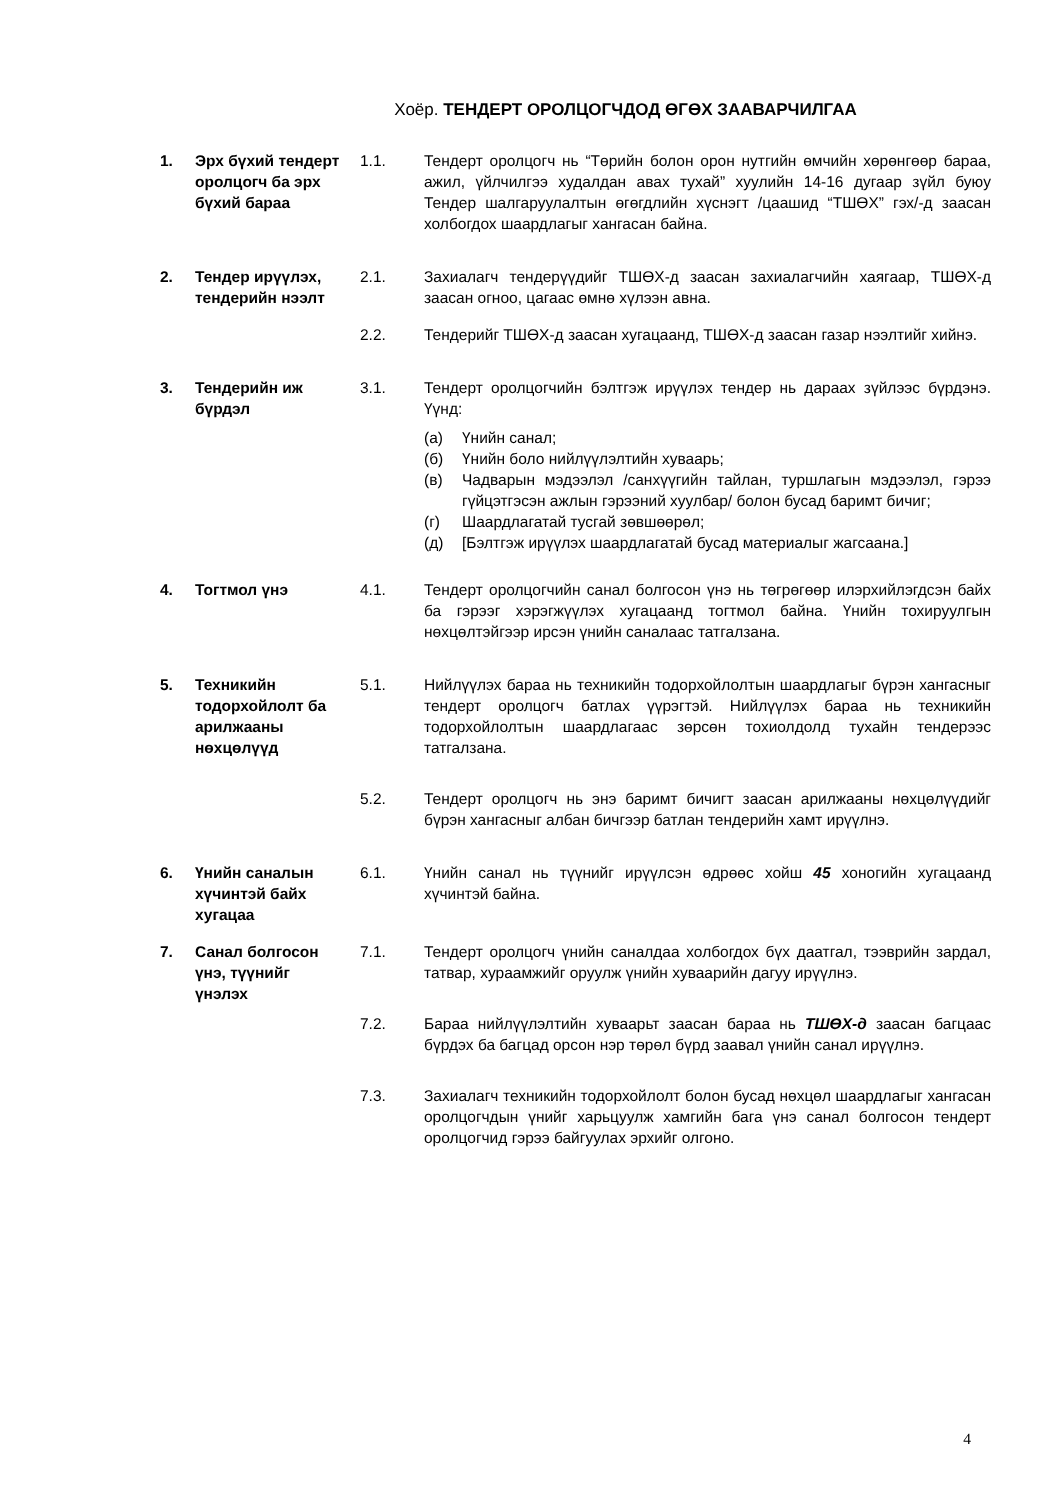Хоёр. ТЕНДЕРТ ОРОЛЦОГЧДОД ӨГӨХ ЗААВАРЧИЛГАА
1. Эрх бүхий тендерт оролцогч ба эрх бүхий бараа
1.1. Тендерт оролцогч нь “Төрийн болон орон нутгийн өмчийн хөрөнгөөр бараа, ажил, үйлчилгээ худалдан авах тухай” хуулийн 14-16 дугаар зүйл буюу Тендер шалгаруулалтын өгөгдлийн хүснэгт /цаашид “ТШӨХ” гэх/-д заасан холбогдох шаардлагыг хангасан байна.
2. Тендер ирүүлэх, тендерийн нээлт
2.1. Захиалагч тендерүүдийг ТШӨХ-д заасан захиалагчийн хаягаар, ТШӨХ-д заасан огноо, цагаас өмнө хүлээн авна.
2.2. Тендерийг ТШӨХ-д заасан хугацаанд, ТШӨХ-д заасан газар нээлтийг хийнэ.
3. Тендерийн иж бүрдэл
3.1. Тендерт оролцогчийн бэлтгэж ирүүлэх тендер нь дараах зүйлээс бүрдэнэ. Үүнд:
(а) Үнийн санал;
(б) Үнийн боло нийлүүлэлтийн хуваарь;
(в) Чадварын мэдээлэл /санхүүгийн тайлан, туршлагын мэдээлэл, гэрээ гүйцэтгэсэн ажлын гэрээний хуулбар/ болон бусад баримт бичиг;
(г) Шаардлагатай тусгай зөвшөөрөл;
(д) [Бэлтгэж ирүүлэх шаардлагатай бусад материалыг жагсаана.]
4. Тогтмол үнэ 4.1. Тендерт оролцогчийн санал болгосон үнэ нь төгрөгөөр илэрхийлэгдсэн байх ба гэрээг хэрэгжүүлэх хугацаанд тогтмол байна. Үнийн тохируулгын нөхцөлтэйгээр ирсэн үнийн саналаас татгалзана.
5. Техникийн тодорхойлолт ба арилжааны нөхцөлүүд
5.1. Нийлүүлэх бараа нь техникийн тодорхойлолтын шаардлагыг бүрэн хангасныг тендерт оролцогч батлах үүрэгтэй. Нийлүүлэх бараа нь техникийн тодорхойлолтын шаардлагаас зөрсөн тохиолдолд тухайн тендерээс татгалзана.
5.2. Тендерт оролцогч нь энэ баримт бичигт заасан арилжааны нөхцөлүүдийг бүрэн хангасныг албан бичгээр батлан тендерийн хамт ирүүлнэ.
6. Үнийн саналын хүчинтэй байх хугацаа
6.1. Үнийн санал нь түүнийг ирүүлсэн өдрөөс хойш 45 хоногийн хугацаанд хүчинтэй байна.
7. Санал болгосон үнэ, түүнийг үнэлэх
7.1. Тендерт оролцогч үнийн саналдаа холбогдох бүх даатгал, тээврийн зардал, татвар, хураамжийг оруулж үнийн хуваарийн дагуу ирүүлнэ.
7.2. Бараа нийлүүлэлтийн хуваарьт заасан бараа нь ТШӨХ-д заасан багцаас бүрдэх ба багцад орсон нэр төрөл бүрд заавал үнийн санал ирүүлнэ.
7.3. Захиалагч техникийн тодорхойлолт болон бусад нөхцөл шаардлагыг хангасан оролцогчдын үнийг харьцуулж хамгийн бага үнэ санал болгосон тендерт оролцогчид гэрээ байгуулах эрхийг олгоно.
4